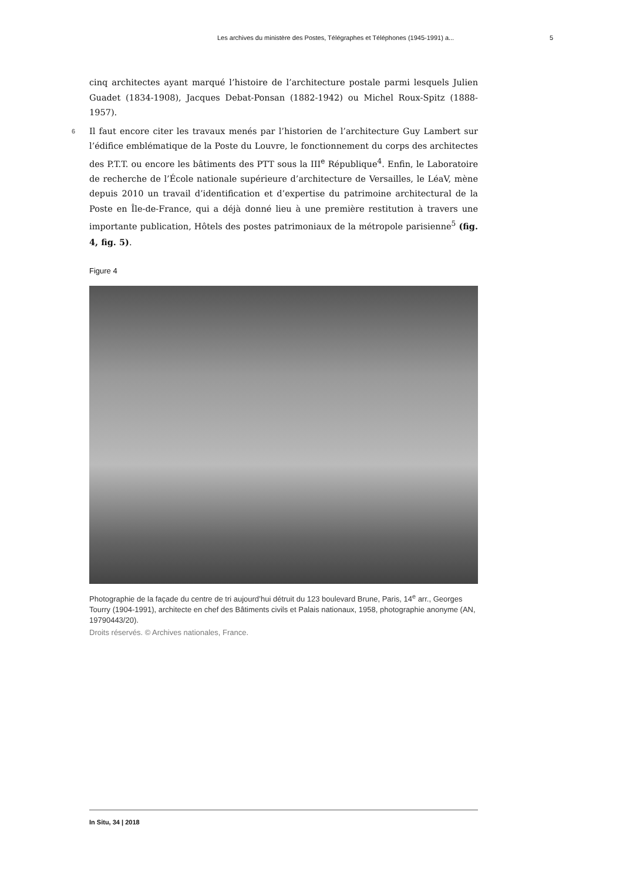Les archives du ministère des Postes, Télégraphes et Téléphones (1945-1991) a... 5
cinq architectes ayant marqué l’histoire de l’architecture postale parmi lesquels Julien Guadet (1834-1908), Jacques Debat-Ponsan (1882-1942) ou Michel Roux-Spitz (1888-1957).
6 Il faut encore citer les travaux menés par l’historien de l’architecture Guy Lambert sur l’édifice emblématique de la Poste du Louvre, le fonctionnement du corps des architectes des P.T.T. ou encore les bâtiments des PTT sous la III<sup>e</sup> République<sup>4</sup>. Enfin, le Laboratoire de recherche de l’École nationale supérieure d’architecture de Versailles, le LéaV, mène depuis 2010 un travail d’identification et d’expertise du patrimoine architectural de la Poste en Île-de-France, qui a déjà donné lieu à une première restitution à travers une importante publication, Hôtels des postes patrimoniaux de la métropole parisienne<sup>5</sup> (fig. 4, fig. 5).
Figure 4
Photographie de la façade du centre de tri aujourd’hui détruit du 123 boulevard Brune, Paris, 14<sup>e</sup> arr., Georges Tourry (1904-1991), architecte en chef des Bâtiments civils et Palais nationaux, 1958, photographie anonyme (AN, 19790443/20).
Droits réservés. © Archives nationales, France.
In Situ, 34 | 2018